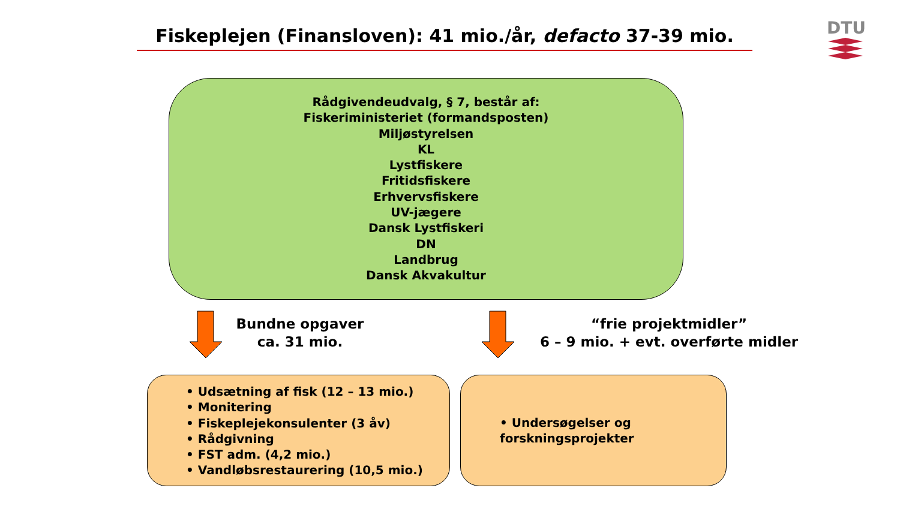Fiskeplejen (Finansloven): 41 mio./år, defacto 37-39 mio. DTU
Rådgivendeudvalg, § 7, består af:
Fiskeriministeriet (formandsposten)
Miljøstyrelsen
KL
Lystfiskere
Fritidsfiskere
Erhvervsfiskere
UV-jægere
Dansk Lystfiskeri
DN
Landbrug
Dansk Akvakultur
Bundne opgaver
ca. 31 mio.
“frie projektmidler”
6 – 9 mio. + evt. overførte midler
• Udsætning af fisk (12 – 13 mio.)
• Monitering
• Fiskeplejekonsulenter (3 åv)
• Rådgivning
• FST adm. (4,2 mio.)
• Vandløbsrestaurering (10,5 mio.)
• Undersøgelser og
forskningsprojekter